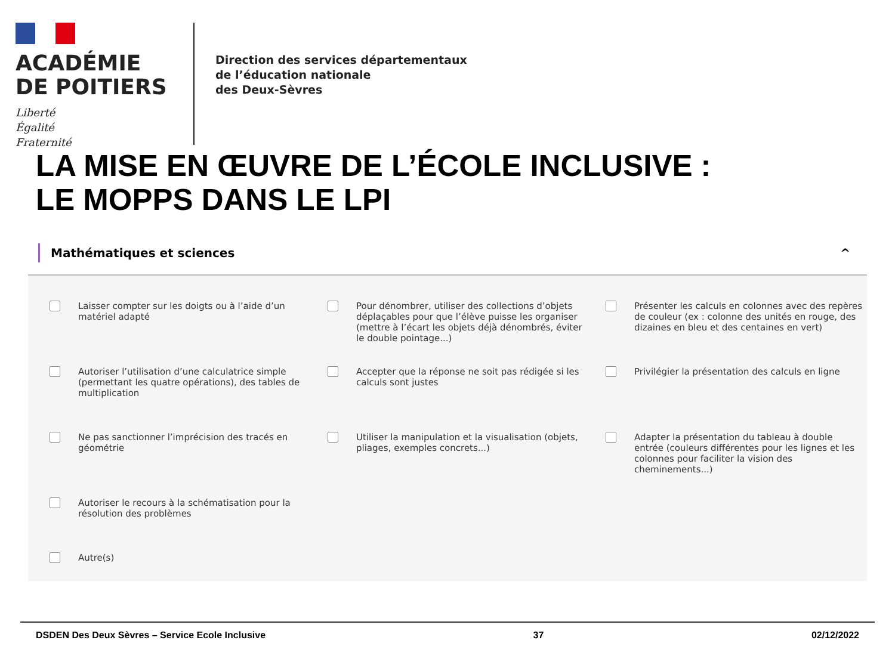ACADÉMIE
DE POITIERS
Liberté
Égalité
Fraternité
Direction des services départementaux
de l’éducation nationale
des Deux-Sèvres
LA MISE EN ŒUVRE DE L’ÉCOLE INCLUSIVE :
LE MOPPS DANS LE LPI
Mathématiques et sciences ^
Laisser compter sur les doigts ou à l’aide d’un matériel adapté
Pour dénombrer, utiliser des collections d’objets déplaçables pour que l’élève puisse les organiser (mettre à l’écart les objets déjà dénombrés, éviter le double pointage...)
Présenter les calculs en colonnes avec des repères de couleur (ex : colonne des unités en rouge, des dizaines en bleu et des centaines en vert)
Autoriser l’utilisation d’une calculatrice simple (permettant les quatre opérations), des tables de multiplication
Accepter que la réponse ne soit pas rédigée si les calculs sont justes
Privilégier la présentation des calculs en ligne
Ne pas sanctionner l’imprécision des tracés en géométrie
Utiliser la manipulation et la visualisation (objets, pliages, exemples concrets...)
Adapter la présentation du tableau à double entrée (couleurs différentes pour les lignes et les colonnes pour faciliter la vision des cheminements...)
Autoriser le recours à la schématisation pour la résolution des problèmes
Autre(s)
DSDEN Des Deux Sèvres – Service Ecole Inclusive 37 02/12/2022